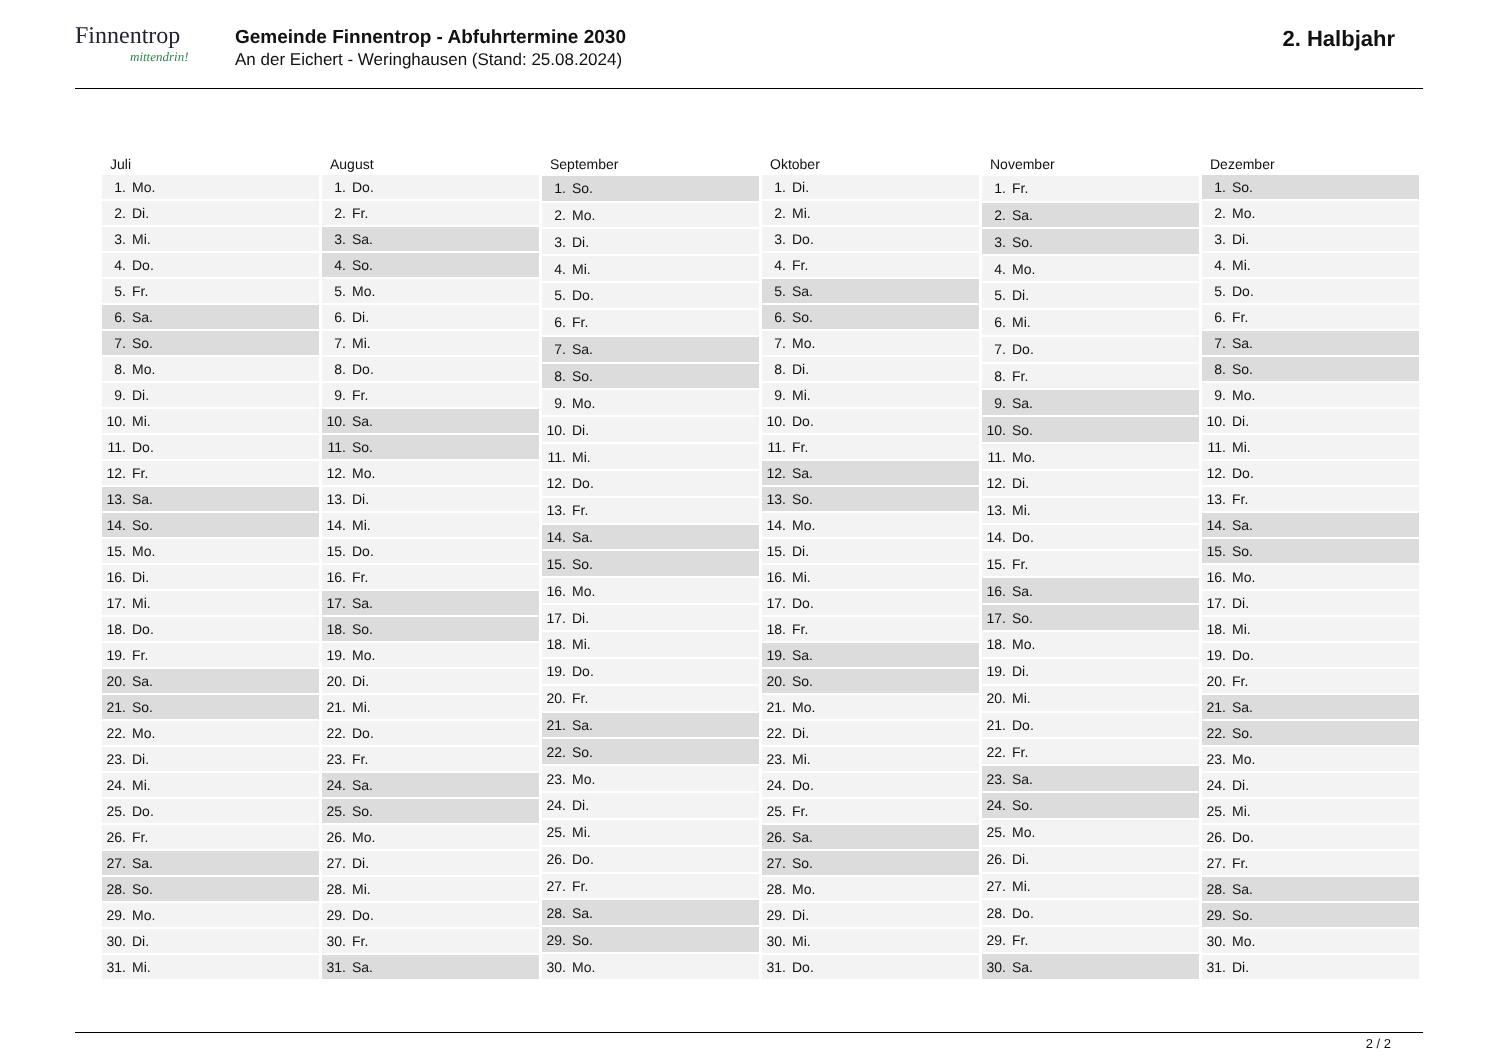Finnentrop
mittendrin!
Gemeinde Finnentrop - Abfuhrtermine 2030
An der Eichert - Weringhausen (Stand: 25.08.2024)
2. Halbjahr
| Juli | |
| --- | --- |
| 1. | Mo. |
| 2. | Di. |
| 3. | Mi. |
| 4. | Do. |
| 5. | Fr. |
| 6. | Sa. |
| 7. | So. |
| 8. | Mo. |
| 9. | Di. |
| 10. | Mi. |
| 11. | Do. |
| 12. | Fr. |
| 13. | Sa. |
| 14. | So. |
| 15. | Mo. |
| 16. | Di. |
| 17. | Mi. |
| 18. | Do. |
| 19. | Fr. |
| 20. | Sa. |
| 21. | So. |
| 22. | Mo. |
| 23. | Di. |
| 24. | Mi. |
| 25. | Do. |
| 26. | Fr. |
| 27. | Sa. |
| 28. | So. |
| 29. | Mo. |
| 30. | Di. |
| 31. | Mi. |
| August | |
| --- | --- |
| 1. | Do. |
| 2. | Fr. |
| 3. | Sa. |
| 4. | So. |
| 5. | Mo. |
| 6. | Di. |
| 7. | Mi. |
| 8. | Do. |
| 9. | Fr. |
| 10. | Sa. |
| 11. | So. |
| 12. | Mo. |
| 13. | Di. |
| 14. | Mi. |
| 15. | Do. |
| 16. | Fr. |
| 17. | Sa. |
| 18. | So. |
| 19. | Mo. |
| 20. | Di. |
| 21. | Mi. |
| 22. | Do. |
| 23. | Fr. |
| 24. | Sa. |
| 25. | So. |
| 26. | Mo. |
| 27. | Di. |
| 28. | Mi. |
| 29. | Do. |
| 30. | Fr. |
| 31. | Sa. |
| September | |
| --- | --- |
| 1. | So. |
| 2. | Mo. |
| 3. | Di. |
| 4. | Mi. |
| 5. | Do. |
| 6. | Fr. |
| 7. | Sa. |
| 8. | So. |
| 9. | Mo. |
| 10. | Di. |
| 11. | Mi. |
| 12. | Do. |
| 13. | Fr. |
| 14. | Sa. |
| 15. | So. |
| 16. | Mo. |
| 17. | Di. |
| 18. | Mi. |
| 19. | Do. |
| 20. | Fr. |
| 21. | Sa. |
| 22. | So. |
| 23. | Mo. |
| 24. | Di. |
| 25. | Mi. |
| 26. | Do. |
| 27. | Fr. |
| 28. | Sa. |
| 29. | So. |
| 30. | Mo. |
| Oktober | |
| --- | --- |
| 1. | Di. |
| 2. | Mi. |
| 3. | Do. |
| 4. | Fr. |
| 5. | Sa. |
| 6. | So. |
| 7. | Mo. |
| 8. | Di. |
| 9. | Mi. |
| 10. | Do. |
| 11. | Fr. |
| 12. | Sa. |
| 13. | So. |
| 14. | Mo. |
| 15. | Di. |
| 16. | Mi. |
| 17. | Do. |
| 18. | Fr. |
| 19. | Sa. |
| 20. | So. |
| 21. | Mo. |
| 22. | Di. |
| 23. | Mi. |
| 24. | Do. |
| 25. | Fr. |
| 26. | Sa. |
| 27. | So. |
| 28. | Mo. |
| 29. | Di. |
| 30. | Mi. |
| 31. | Do. |
| November | |
| --- | --- |
| 1. | Fr. |
| 2. | Sa. |
| 3. | So. |
| 4. | Mo. |
| 5. | Di. |
| 6. | Mi. |
| 7. | Do. |
| 8. | Fr. |
| 9. | Sa. |
| 10. | So. |
| 11. | Mo. |
| 12. | Di. |
| 13. | Mi. |
| 14. | Do. |
| 15. | Fr. |
| 16. | Sa. |
| 17. | So. |
| 18. | Mo. |
| 19. | Di. |
| 20. | Mi. |
| 21. | Do. |
| 22. | Fr. |
| 23. | Sa. |
| 24. | So. |
| 25. | Mo. |
| 26. | Di. |
| 27. | Mi. |
| 28. | Do. |
| 29. | Fr. |
| 30. | Sa. |
| Dezember | |
| --- | --- |
| 1. | So. |
| 2. | Mo. |
| 3. | Di. |
| 4. | Mi. |
| 5. | Do. |
| 6. | Fr. |
| 7. | Sa. |
| 8. | So. |
| 9. | Mo. |
| 10. | Di. |
| 11. | Mi. |
| 12. | Do. |
| 13. | Fr. |
| 14. | Sa. |
| 15. | So. |
| 16. | Mo. |
| 17. | Di. |
| 18. | Mi. |
| 19. | Do. |
| 20. | Fr. |
| 21. | Sa. |
| 22. | So. |
| 23. | Mo. |
| 24. | Di. |
| 25. | Mi. |
| 26. | Do. |
| 27. | Fr. |
| 28. | Sa. |
| 29. | So. |
| 30. | Mo. |
| 31. | Di. |
2 / 2